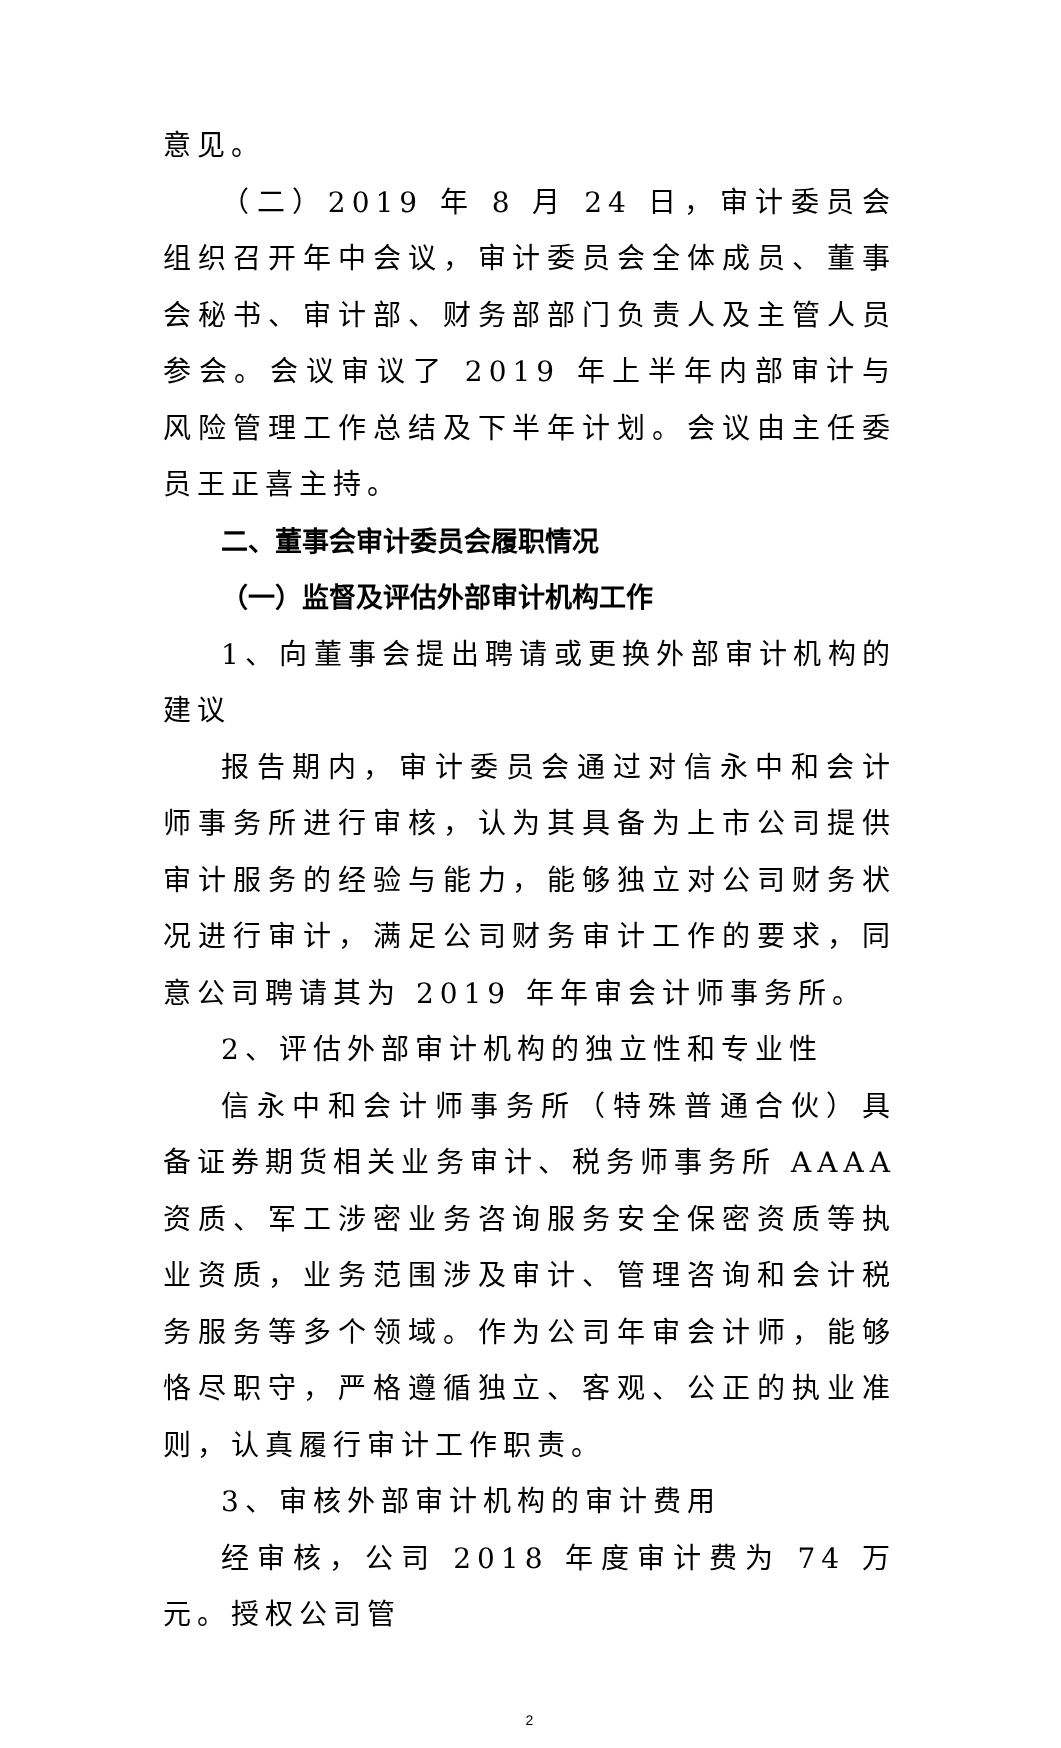意见。
（二）2019 年 8 月 24 日，审计委员会组织召开年中会议，审计委员会全体成员、董事会秘书、审计部、财务部部门负责人及主管人员参会。会议审议了 2019 年上半年内部审计与风险管理工作总结及下半年计划。会议由主任委员王正喜主持。
二、董事会审计委员会履职情况
（一）监督及评估外部审计机构工作
1、向董事会提出聘请或更换外部审计机构的建议
报告期内，审计委员会通过对信永中和会计师事务所进行审核，认为其具备为上市公司提供审计服务的经验与能力，能够独立对公司财务状况进行审计，满足公司财务审计工作的要求，同意公司聘请其为 2019 年年审会计师事务所。
2、评估外部审计机构的独立性和专业性
信永中和会计师事务所（特殊普通合伙）具备证券期货相关业务审计、税务师事务所 AAAA 资质、军工涉密业务咨询服务安全保密资质等执业资质，业务范围涉及审计、管理咨询和会计税务服务等多个领域。作为公司年审会计师，能够恪尽职守，严格遵循独立、客观、公正的执业准则，认真履行审计工作职责。
3、审核外部审计机构的审计费用
经审核，公司 2018 年度审计费为 74 万元。授权公司管
2